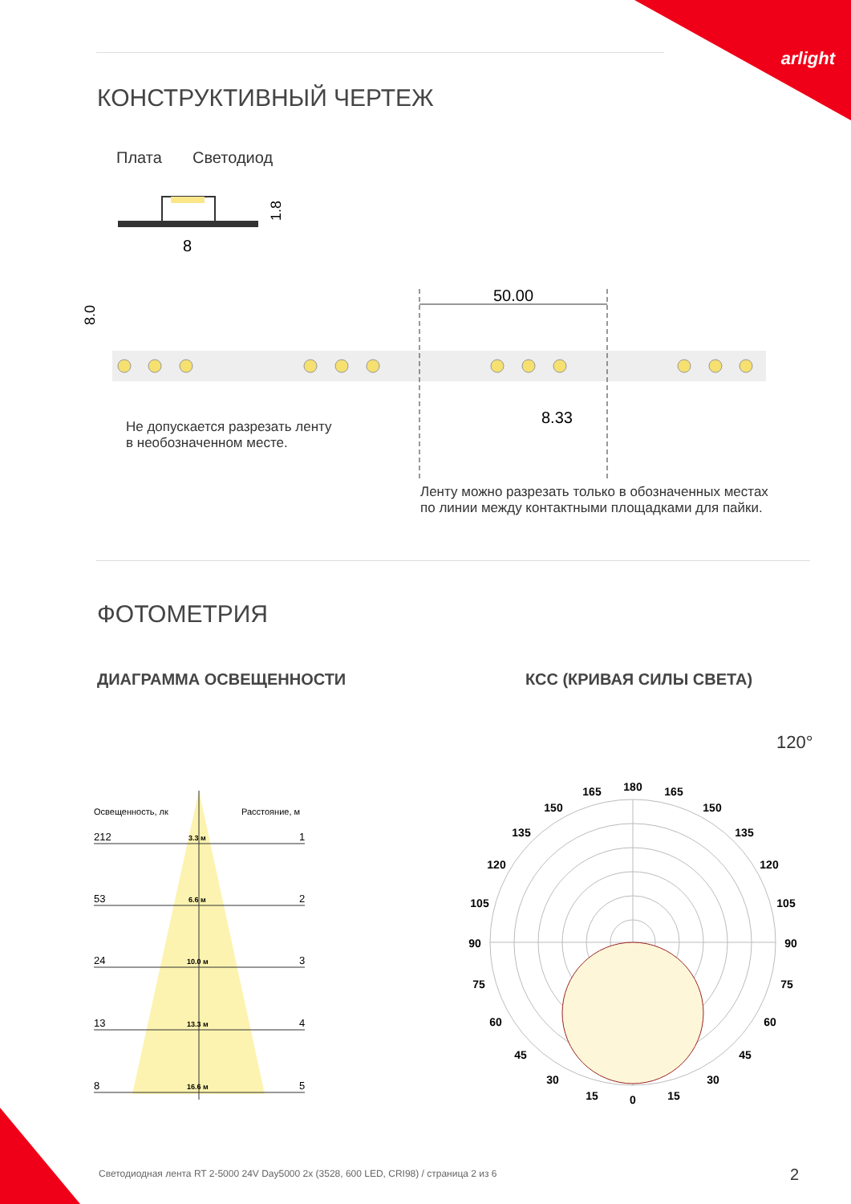arlight
КОНСТРУКТИВНЫЙ ЧЕРТЕЖ
Плата Светодиод
8
1.8
50.00
8.33
8.0
Не допускается разрезать ленту
в необозначенном месте.
Ленту можно разрезать только в обозначенных местах
по линии между контактными площадками для пайки.
ФОТОМЕТРИЯ
ДИАГРАММА ОСВЕЩЕННОСТИ КСС (КРИВАЯ СИЛЫ СВЕТА)
120°
Освещенность, лк
Расстояние, м
212
1
53
2
24
3
13
4
8
5
3.3 м
6.6 м
10.0 м
13.3 м
16.6 м
180
165
165
150
150
135
135
120
120
105
105
90
90
75
75
60
60
45
45
30
30
15
15
0
Светодиодная лента RT 2-5000 24V Day5000 2x (3528, 600 LED, CRI98) / страница 2 из 6
2